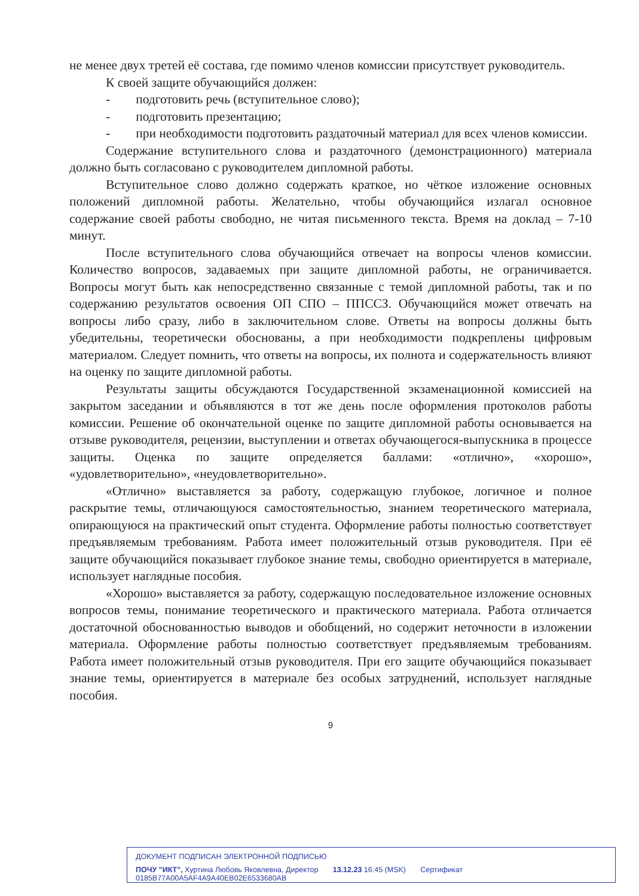не менее двух третей её состава, где помимо членов комиссии присутствует руководитель.
К своей защите обучающийся должен:
- подготовить речь (вступительное слово);
- подготовить презентацию;
- при необходимости подготовить раздаточный материал для всех членов комиссии.
Содержание вступительного слова и раздаточного (демонстрационного) материала должно быть согласовано с руководителем дипломной работы.
Вступительное слово должно содержать краткое, но чёткое изложение основных положений дипломной работы. Желательно, чтобы обучающийся излагал основное содержание своей работы свободно, не читая письменного текста. Время на доклад – 7-10 минут.
После вступительного слова обучающийся отвечает на вопросы членов комиссии. Количество вопросов, задаваемых при защите дипломной работы, не ограничивается. Вопросы могут быть как непосредственно связанные с темой дипломной работы, так и по содержанию результатов освоения ОП СПО – ППССЗ. Обучающийся может отвечать на вопросы либо сразу, либо в заключительном слове. Ответы на вопросы должны быть убедительны, теоретически обоснованы, а при необходимости подкреплены цифровым материалом. Следует помнить, что ответы на вопросы, их полнота и содержательность влияют на оценку по защите дипломной работы.
Результаты защиты обсуждаются Государственной экзаменационной комиссией на закрытом заседании и объявляются в тот же день после оформления протоколов работы комиссии. Решение об окончательной оценке по защите дипломной работы основывается на отзыве руководителя, рецензии, выступлении и ответах обучающегося-выпускника в процессе защиты. Оценка по защите определяется баллами: «отлично», «хорошо», «удовлетворительно», «неудовлетворительно».
«Отлично» выставляется за работу, содержащую глубокое, логичное и полное раскрытие темы, отличающуюся самостоятельностью, знанием теоретического материала, опирающуюся на практический опыт студента. Оформление работы полностью соответствует предъявляемым требованиям. Работа имеет положительный отзыв руководителя. При её защите обучающийся показывает глубокое знание темы, свободно ориентируется в материале, использует наглядные пособия.
«Хорошо» выставляется за работу, содержащую последовательное изложение основных вопросов темы, понимание теоретического и практического материала. Работа отличается достаточной обоснованностью выводов и обобщений, но содержит неточности в изложении материала. Оформление работы полностью соответствует предъявляемым требованиям. Работа имеет положительный отзыв руководителя. При его защите обучающийся показывает знание темы, ориентируется в материале без особых затруднений, использует наглядные пособия.
9
ДОКУМЕНТ ПОДПИСАН ЭЛЕКТРОННОЙ ПОДПИСЬЮ
ПОЧУ "ИКТ", Хуртина Любовь Яковлевна, Директор 13.12.23 16:45 (MSK) Сертификат 0185B77A00A5AF4A9A40EB02E6533680AB